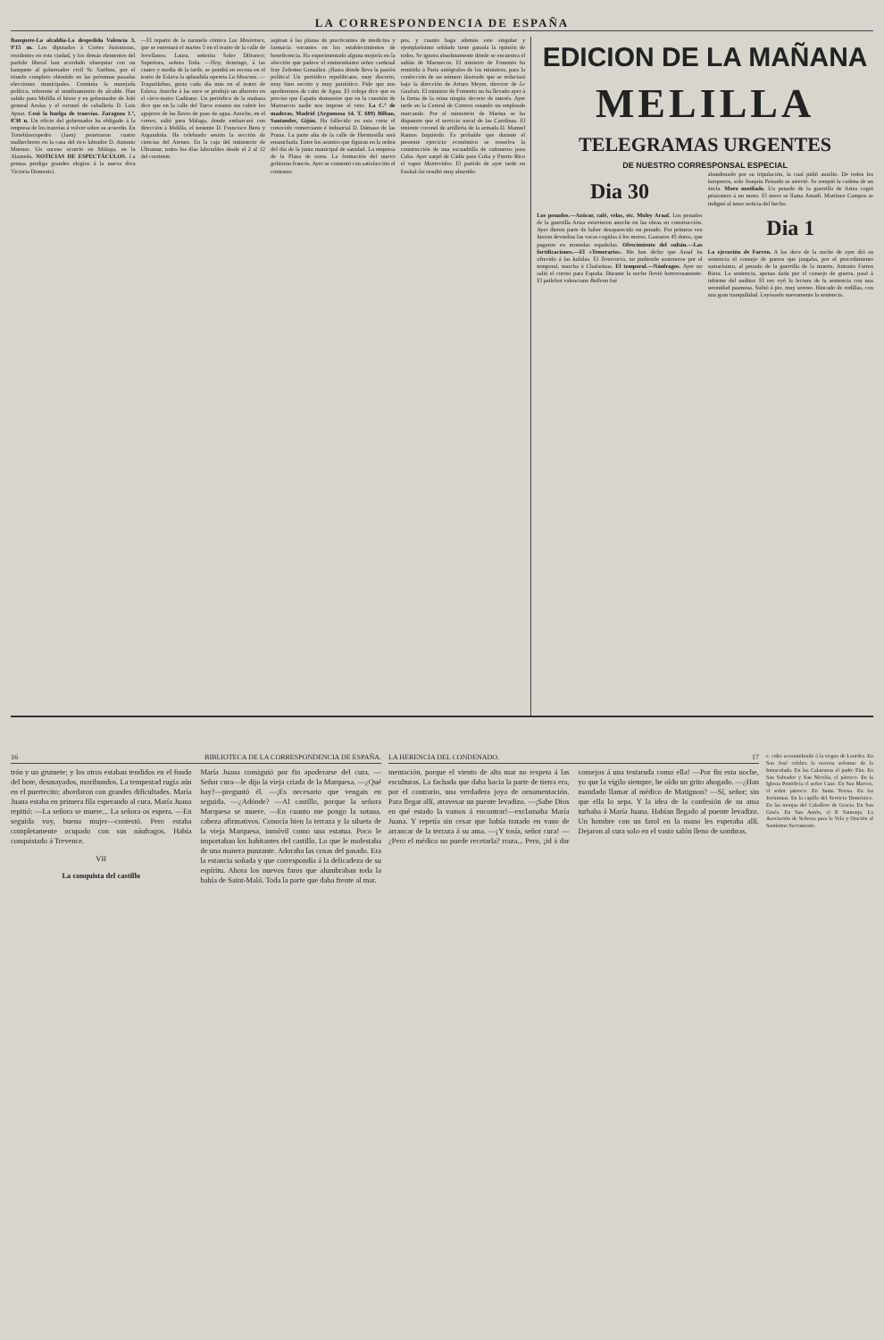LA CORRESPONDENCIA DE ESPAÑA
Banquete-La alcaldía-La despedida Valencia 3, 9'15 m. Los diputados á Cortes fusionistas, residentes en esta ciudad, y los demás elementos del partido liberal han acordado obsequiar con un banquete al gobernador civil Sr. Sarthou, por el triunfo completo obtenido en las próximas pasadas elecciones municipales. Continúa la marejada política, referente al nombramiento de alcalde. Han salido para Melilla el héroe y ex gobernador de Joló general Arolas y el coronel de caballería D. Luis Aynat. Cesó la huelga de tranvías. Zaragoza 1.º, 8'30 n. Un oficio del gobernador ha obligado á la empresa de los tranvías á volver sobre su acuerdo. En Torreblascopedro (Jaen) penetraron cuatro malhechores en la casa del rico labrador D. Antonio Moreno. Un suceso ocurrió en Málaga, en la Alameda. NOTICIAS DE ESPECTÁCULOS. La prensa prodiga grandes elogios á la nueva diva Victoria Domenici.
—El reparto de la zarzuela cómica Los Mostenses, que se estrenará el martes 5 en el teatro de la calle de Jovellanos. Laura, señorita Soler Difranco; Superiora, señora Toda. —Hoy, domingo, á las cuatro y media de la tarde, se pondrá en escena en el teatro de Eslava la aplaudida opereta La Mascota. —Tragaldabas, gusta cada día más en el teatro de Eslava. Anoche á las once se produjo un alboroto en el circo-teatro Gaditano. Un periódico de la mañana dice que en la calle del Turco existen sin cubrir los agujeros de las llaves de paso de agua. Anoche, en el correo, salió para Málaga, donde embarcará con dirección á Melilla, el teniente D. Francisco Bens y Argandoña. Ha celebrado sesión la sección de ciencias del Ateneo. En la caja del ministerio de Ultramar, todos los días laborables desde el 2 al 12 del corriente.
aspiran á las plazas de practicantes de medicina y farmacia vacantes en los establecimientos de beneficencia. Ha experimentado alguna mejoría en la afección que padece el eminentísimo señor cardenal fray Zeferino González. ¡Hasta dónde lleva la pasión política! Un periódico republicano, muy discreto, muy bien escrito y muy patriótico. Pide que nos apoderemos de cabo de Agua. El colega dice que es preciso que España demuestre que en la cuestión de Marruecos nadie nos impone el veto. La C.ª de maderas, Madrid (Argumosa 14. T. 689) Bilbao, Santander, Gijón. Ha fallecido en esta corte el conocido comerciante é industrial D. Dámaso de las Pozas. La parte alta de la calle de Hermosilla será ensanchada. Entre los asuntos que figuran en la orden del día de la junta municipal de sanidad. La empresa de la Plaza de toros. La formación del nuevo gobierno francés. Ayer se comentó con satisfacción el contraste.
pos, y cuanto haga además este singular y ejemplarísimo soldado tiene ganada la opinión de todos. Se ignora absolutamente dónde se encuentra el sultán de Marruecos. El ministro de Fomento ha remitido á París autógrafos de los ministros, para la confección de un número ilustrado que se redactará bajo la dirección de Arturo Meyer, director de Le Gaulois. El ministro de Fomento no ha llevado ayer á la firma de la reina ningún decreto de interés. Ayer tarde en la Central de Correos estando un empleado marcando. Por el ministerio de Marina se ha dispuesto que el servicio naval de las Carolinas. El teniente coronel de artillería de la armada D. Manuel Ramos Izquierdo. Es probable que durante el presente ejercicio económico se resuelva la construcción de una escuadrilla de cañoneros para Cuba. Ayer zarpó de Cádiz para Cuba y Puerto Rico el vapor Montevideo. El partido de ayer tarde en Euskal-Jai resultó muy aburrido.
EDICION DE LA MAÑANA
MELILLA
TELEGRAMAS URGENTES
DE NUESTRO CORRESPONSAL ESPECIAL
Dia 30
Los penados.—Azúcar, café, velas, etc. Muley Araaf. Los penados de la guerrilla Ariza estuvieron anoche en las obras en construcción. Ayer dieron parte de haber desaparecido un penado. Por primera vez fueron devueltas las vacas cogidas á los moros. Gastaron 45 duros, que pagaron en monedas españolas. Ofrecimiento del sultán.—Las fortificaciones.—El «Temerario». Me han dicho que Araaf ha ofrecido á las kabilas. El Temerario, no pudiendo sostenerse por el temporal, marcha á Chafarinas. El temporal.—Náufragos. Ayer no salió el correo para España. Durante la noche llovió horrorosamente. El pailebot valenciano Ballena fué
abandonado por su tripulación, la cual pidió auxilio. De todos los barqueros, solo Joaquín Peinado se atrevió. Se rompió la cadena de un áncla. Moro mutilado. Un penado de la guerrilla de Ariza cogió prisionero á un moro. El moro se llama Amadí. Martínez Campos se indignó al tener noticia del hecho.
Dia 1
La ejecución de Farreu. A las doce de la noche de ayer dió su sentencia el consejo de guerra que juzgaba, por el procedimiento sumarísimo, al penado de la guerrilla de la muerte, Antonio Farreu Riera. La sentencia, apenas dada por el consejo de guerra, pasó á informe del auditor. El reo oyó la lectura de la sentencia con una serenidad pasmosa. Subió á pie, muy sereno. Hincado de rodillas, con una gran tranquilidad. Leyóasele nuevamente la sentencia.
16 BIBLIOTECA DE LA CORRESPONDENCIA DE ESPAÑA.
trón y un grumete; y los otros estaban tendidos en el fondo del bote, desmayados, moribundos. La tempestad rugía aún en el puertecito; abordaron con grandes dificultades. María Juana estaba en primera fila esperando al cura. María Juana repitió: —La señora se muere... La señora os espera. —En seguida voy, buena mujer—contestó. Pero estaba completamente ocupado con sus náufragos. Había conquistado á Trevence.
VII
La conquista del castillo
María Juana consiguió por fin apoderarse del cura. —Señor cura—le dijo la vieja criada de la Marquesa. —¿Qué hay?—preguntó él. —¡Es necesario que vengais en seguida. —¿Adónde? —Al castillo, porque la señora Marquesa se muere. —En cuanto me pongo la sotana. cabeza afirmativos. Conocía bien la terraza y la silueta de la vieja Marquesa, inmóvil como una estatua. Poco le importaban los habitantes del castillo. Lo que le molestaba de una manera punzante. Adoraba las cosas del pasado. Era la estancia soñada y que correspondía á la delicadeza de su espíritu. Ahora los nuevos faros que alumbraban toda la bahía de Saint-Maló. Toda la parte que daba frente al mar.
LA HERENCIA DEL CONDENADO. 17
mentación, porque el viento de alta mar no respeta á las esculturas. La fachada que daba hacia la parte de tierra era, por el contrario, una verdadera joya de ornamentación. Para llegar allí, atravesar un puente levadizo. —¡Sabe Dios en qué estado la vamos á encontrar!—exclamaba María Juana. Y repetía sin cesar que había tratado en vano de arrancar de la terraza á su ama. —¡Y tosía, señor cura! —¿Pero el médico no puede recetarla? rraza... Pero, ¡id á dar consejos á una testaruda como ella! —Por fin esta noche, yo que la vigilo siempre, he oído un grito ahogado. —¿Han mandado llamar al médico de Matignon? —Sí, señor; sin que ella lo sepa. Y la idea de la confesión de su ama turbaba á María Juana. Habían llegado al puente levadizo. Un hombre con un farol en la mano les esperaba allí. Dejaron al cura solo en el vasto salón lleno de sombras.
e. culto acostumbrado á la virgen de Lourdes. En San José celebra la novena solemne de la Inmaculada. En las Calatravas el padre Fita. En San Salvador y San Nicolás, el párroco. En la Iglesia Pontificia el señor Cano. En San Marcos, el señor párroco. En Santa Teresa. En las Jerónimas. En la capilla del Servicio Doméstico. En las monjas del Caballero de Gracia. En San Ginés. En San Antón, el P. Santonja. La Asociación de Señoras para la Vela y Oración al Santísimo Sacramento.